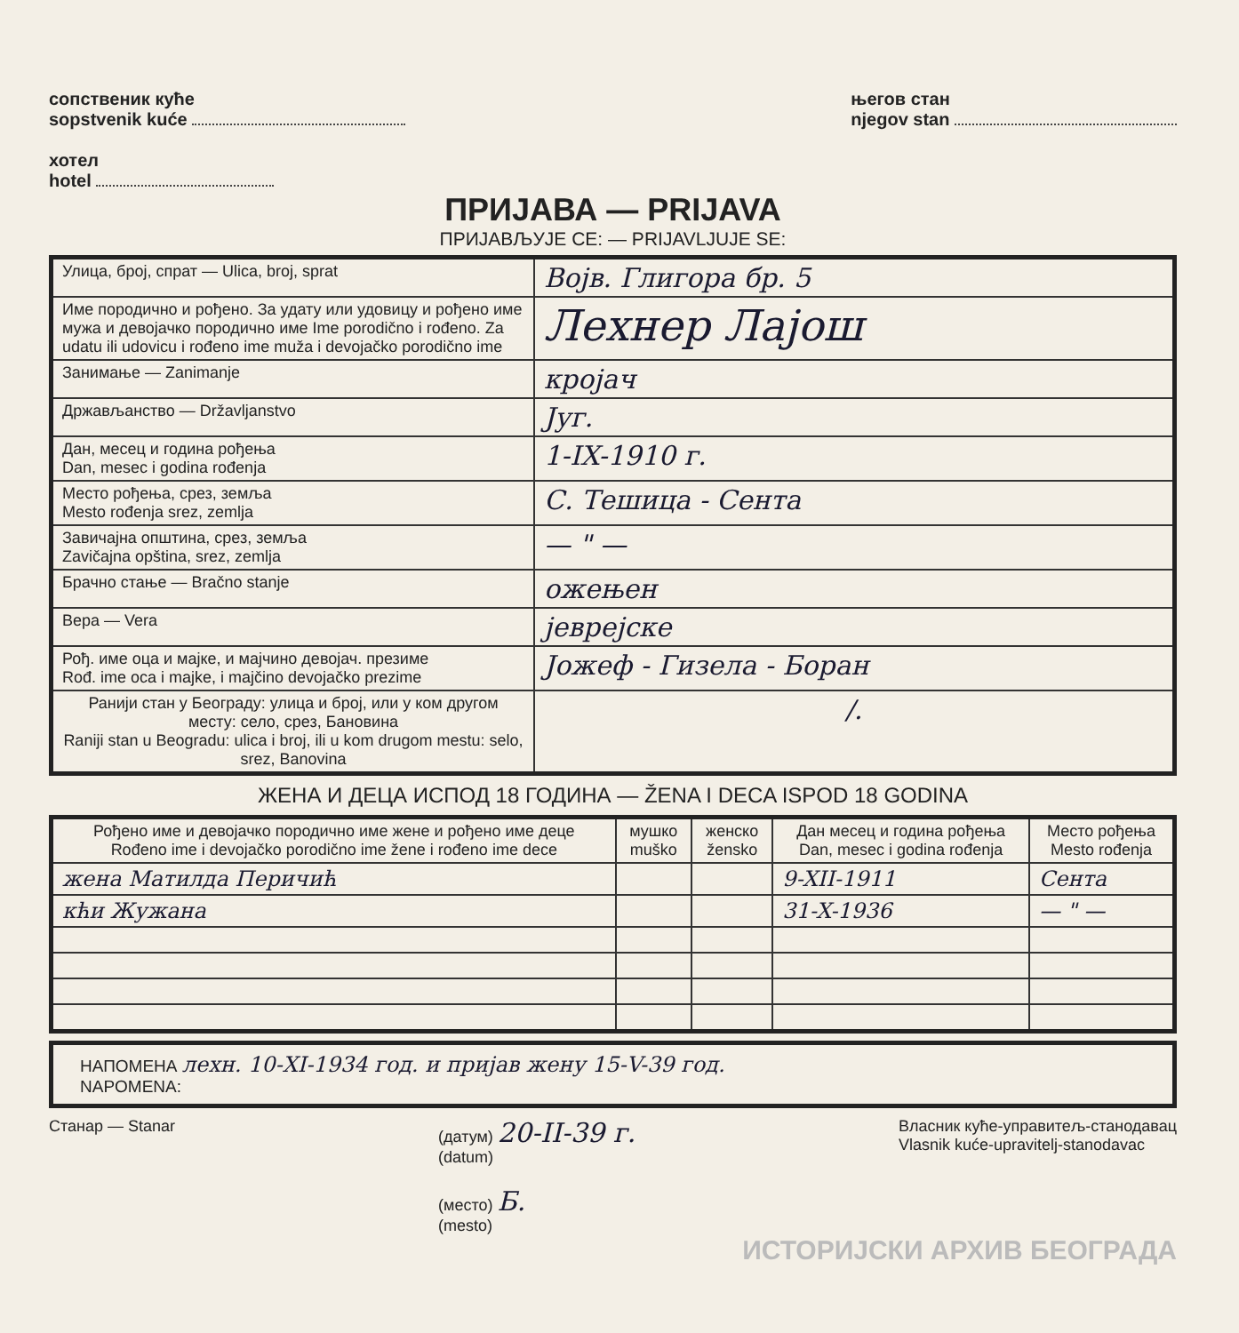сопственик куће
sopstvenik kuće
хотел
hotel
његов стан
njegov stan
ПРИЈАВА — PRIJAVA
ПРИЈАВЉУЈЕ СЕ: — PRIJAVLJUJE SE:
| Улица, број, спрат — Ulica, broj, sprat | Војв. Глигора бр. 5 |
| Име породично и рођено. За удату или удовицу и рођено име мужа и девојачко породично име Ime porodično i rođeno. Za udatu ili udovicu i rođeno ime muža i devojačko porodično ime | Лехнер Лајош |
| Занимање — Zanimanje | кројач |
| Држављанство — Državljanstvo | Југ. |
| Дан, месец и година рођења Dan, mesec i godina rođenja | 1-IX-1910 г. |
| Место рођења, срез, земља Mesto rođenja srez, zemlja | С. Тешица - Сента |
| Завичајна општина, срез, земља Zavičajna opština, srez, zemlja | — " — |
| Брачно стање — Bračno stanje | ожењен |
| Вера — Vera | јеврејске |
| Рођ. име оца и мајке, и мајчино девојач. презиме Rođ. ime oca i majke, i majčino devojačko prezime | Јожеф - Гизела - Боран |
| Ранији стан у Београду: улица и број, или у ком другом месту: село, срез, Бановина Raniji stan u Beogradu: ulica i broj, ili u kom drugom mestu: selo, srez, Banovina | /. |
ЖЕНА И ДЕЦА ИСПОД 18 ГОДИНА — ŽENA I DECA ISPOD 18 GODINA
| Рођено име и девојачко породично име жене и рођено име деце Rođeno ime i devojačko porodično ime žene i rođeno ime dece | мушко muško | женско žensko | Дан месец и година рођења Dan, mesec i godina rođenja | Место рођења Mesto rođenja |
| --- | --- | --- | --- | --- |
| жена Матилда Перичић | | | 9-XII-1911 | Сента |
| кћи Жужана | | | 31-X-1936 | — " — |
НАПОМЕНА лехн. 10-XI-1934 год. и пријав жену 15-V-39 год.
NAPOMENA:
Станар — Stanar (датум) 20-II-39 г.
(datum)
(место) Б.
(mesto)
Власник куће-управитељ-станодавац
Vlasnik kuće-upravitelj-stanodavac
ИСТОРИЈСКИ АРХИВ БЕОГРАДА